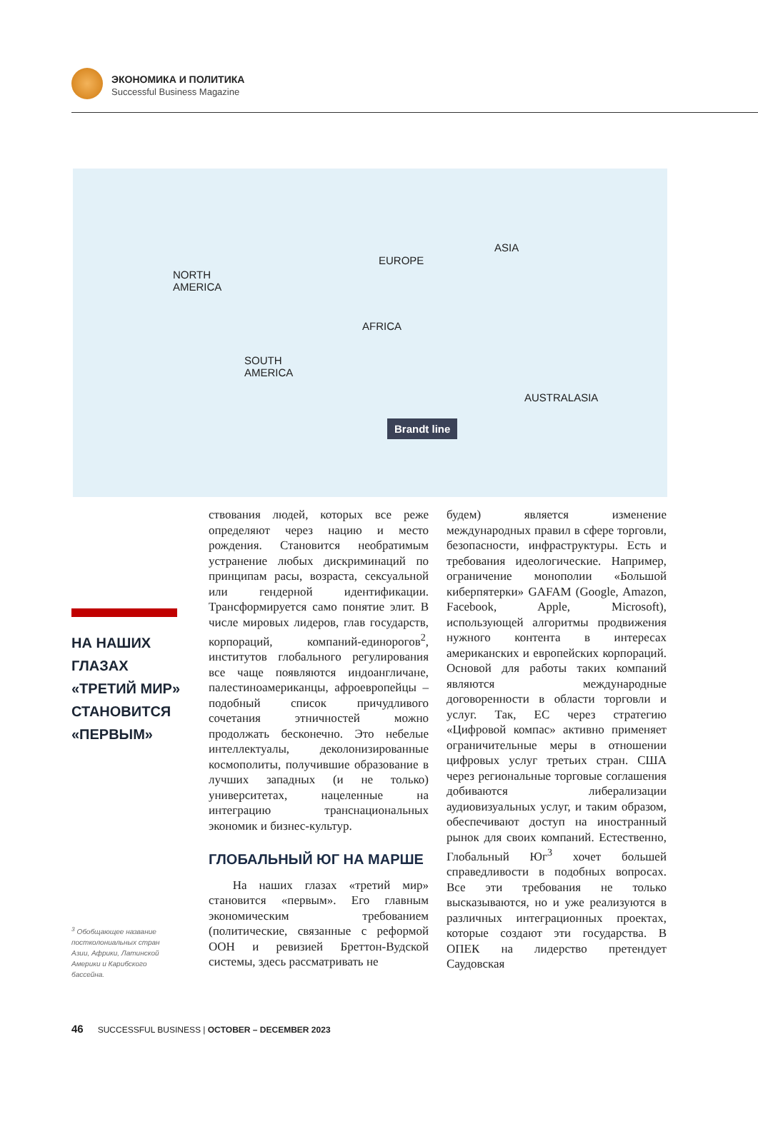ЭКОНОМИКА И ПОЛИТИКА
Successful Business Magazine
NORTH
AMERICA
EUROPE
ASIA
AFRICA
SOUTH
AMERICA
AUSTRALASIA
Brandt line
НА НАШИХ
ГЛАЗАХ
«ТРЕТИЙ МИР»
СТАНОВИТСЯ
«ПЕРВЫМ»
<sup>3</sup> Обобщающее название постколониальных стран Азии, Африки, Латинской Америки и Карибского бассейна.
ствования людей, которых все реже определяют через нацию и место рождения. Становится необратимым устранение любых дискриминаций по принципам расы, возраста, сексуальной или гендерной идентификации. Трансформируется само понятие элит. В числе мировых лидеров, глав государств, корпораций, компаний-единорогов<sup>2</sup>, институтов глобального регулирования все чаще появляются индоангличане, палестиноамериканцы, афроевропейцы – подобный список причудливого сочетания этничностей можно продолжать бесконечно. Это небелые интеллектуалы, деколонизированные космополиты, получившие образование в лучших западных (и не только) университетах, нацеленные на интеграцию транснациональных экономик и бизнес-культур.
ГЛОБАЛЬНЫЙ ЮГ НА МАРШЕ
На наших глазах «третий мир» становится «первым». Его главным экономическим требованием (политические, связанные с реформой ООН и ревизией Бреттон-Вудской системы, здесь рассматривать не
будем) является изменение международных правил в сфере торговли, безопасности, инфраструктуры. Есть и требования идеологические. Например, ограничение монополии «Большой киберпятерки» GAFAM (Google, Amazon, Facebook, Apple, Microsoft), использующей алгоритмы продвижения нужного контента в интересах американских и европейских корпораций. Основой для работы таких компаний являются международные договоренности в области торговли и услуг. Так, ЕС через стратегию «Цифровой компас» активно применяет ограничительные меры в отношении цифровых услуг третьих стран. США через региональные торговые соглашения добиваются либерализации аудиовизуальных услуг, и таким образом, обеспечивают доступ на иностранный рынок для своих компаний. Естественно, Глобальный Юг<sup>3</sup> хочет большей справедливости в подобных вопросах. Все эти требования не только высказываются, но и уже реализуются в различных интеграционных проектах, которые создают эти государства. В ОПЕК на лидерство претендует Саудовская
46 SUCCESSFUL BUSINESS | OCTOBER – DECEMBER 2023